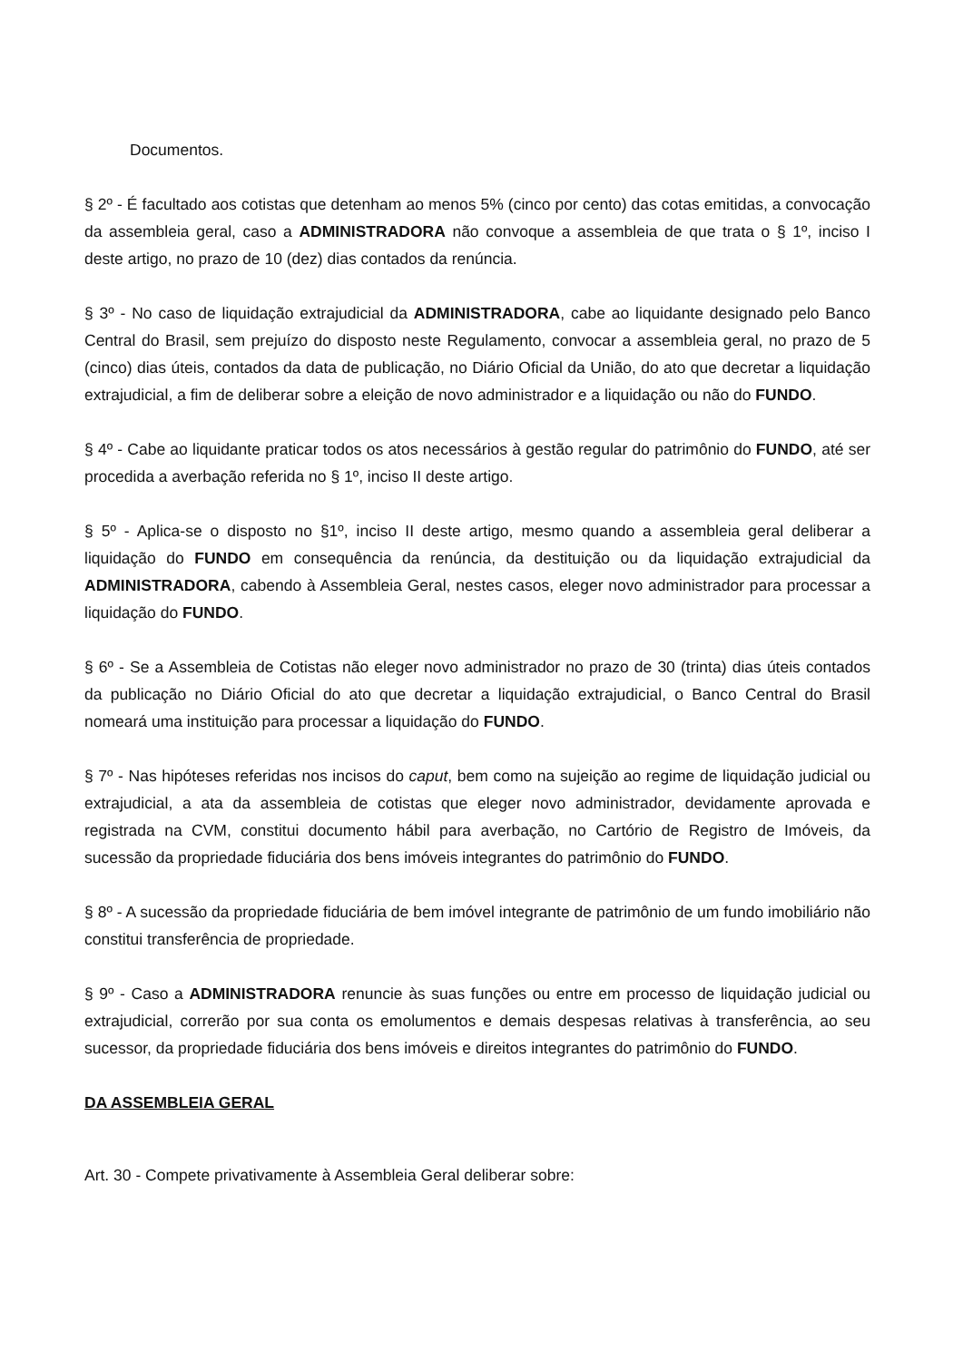Documentos.
§ 2º - É facultado aos cotistas que detenham ao menos 5% (cinco por cento) das cotas emitidas, a convocação da assembleia geral, caso a ADMINISTRADORA não convoque a assembleia de que trata o § 1º, inciso I deste artigo, no prazo de 10 (dez) dias contados da renúncia.
§ 3º - No caso de liquidação extrajudicial da ADMINISTRADORA, cabe ao liquidante designado pelo Banco Central do Brasil, sem prejuízo do disposto neste Regulamento, convocar a assembleia geral, no prazo de 5 (cinco) dias úteis, contados da data de publicação, no Diário Oficial da União, do ato que decretar a liquidação extrajudicial, a fim de deliberar sobre a eleição de novo administrador e a liquidação ou não do FUNDO.
§ 4º - Cabe ao liquidante praticar todos os atos necessários à gestão regular do patrimônio do FUNDO, até ser procedida a averbação referida no § 1º, inciso II deste artigo.
§ 5º - Aplica-se o disposto no §1º, inciso II deste artigo, mesmo quando a assembleia geral deliberar a liquidação do FUNDO em consequência da renúncia, da destituição ou da liquidação extrajudicial da ADMINISTRADORA, cabendo à Assembleia Geral, nestes casos, eleger novo administrador para processar a liquidação do FUNDO.
§ 6º - Se a Assembleia de Cotistas não eleger novo administrador no prazo de 30 (trinta) dias úteis contados da publicação no Diário Oficial do ato que decretar a liquidação extrajudicial, o Banco Central do Brasil nomeará uma instituição para processar a liquidação do FUNDO.
§ 7º - Nas hipóteses referidas nos incisos do caput, bem como na sujeição ao regime de liquidação judicial ou extrajudicial, a ata da assembleia de cotistas que eleger novo administrador, devidamente aprovada e registrada na CVM, constitui documento hábil para averbação, no Cartório de Registro de Imóveis, da sucessão da propriedade fiduciária dos bens imóveis integrantes do patrimônio do FUNDO.
§ 8º - A sucessão da propriedade fiduciária de bem imóvel integrante de patrimônio de um fundo imobiliário não constitui transferência de propriedade.
§ 9º - Caso a ADMINISTRADORA renuncie às suas funções ou entre em processo de liquidação judicial ou extrajudicial, correrão por sua conta os emolumentos e demais despesas relativas à transferência, ao seu sucessor, da propriedade fiduciária dos bens imóveis e direitos integrantes do patrimônio do FUNDO.
DA ASSEMBLEIA GERAL
Art. 30 - Compete privativamente à Assembleia Geral deliberar sobre: